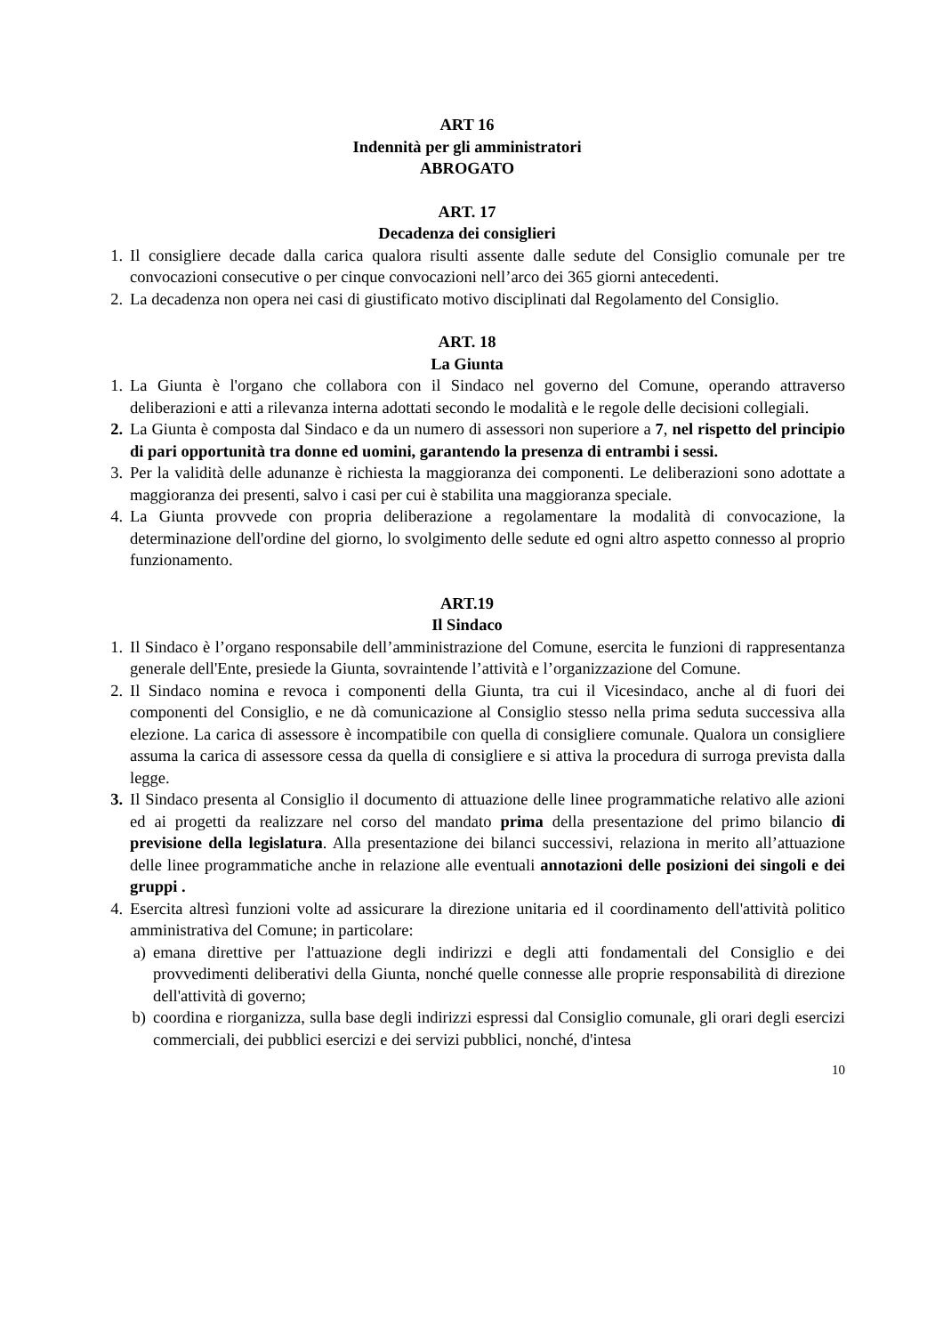ART 16
Indennità per gli amministratori
ABROGATO
ART. 17
Decadenza dei consiglieri
1. Il consigliere decade dalla carica qualora risulti assente dalle sedute del Consiglio comunale per tre convocazioni consecutive o per cinque convocazioni nell’arco dei 365 giorni antecedenti.
2. La decadenza non opera nei casi di giustificato motivo disciplinati dal Regolamento del Consiglio.
ART. 18
La Giunta
1. La Giunta è l'organo che collabora con il Sindaco nel governo del Comune, operando attraverso deliberazioni e atti a rilevanza interna adottati secondo le modalità e le regole delle decisioni collegiali.
2. La Giunta è composta dal Sindaco e da un numero di assessori non superiore a 7, nel rispetto del principio di pari opportunità tra donne ed uomini, garantendo la presenza di entrambi i sessi.
3. Per la validità delle adunanze è richiesta la maggioranza dei componenti. Le deliberazioni sono adottate a maggioranza dei presenti, salvo i casi per cui è stabilita una maggioranza speciale.
4. La Giunta provvede con propria deliberazione a regolamentare la modalità di convocazione, la determinazione dell'ordine del giorno, lo svolgimento delle sedute ed ogni altro aspetto connesso al proprio funzionamento.
ART.19
Il Sindaco
1. Il Sindaco è l’organo responsabile dell’amministrazione del Comune, esercita le funzioni di rappresentanza generale dell'Ente, presiede la Giunta, sovraintende l’attività e l’organizzazione del Comune.
2. Il Sindaco nomina e revoca i componenti della Giunta, tra cui il Vicesindaco, anche al di fuori dei componenti del Consiglio, e ne dà comunicazione al Consiglio stesso nella prima seduta successiva alla elezione. La carica di assessore è incompatibile con quella di consigliere comunale. Qualora un consigliere assuma la carica di assessore cessa da quella di consigliere e si attiva la procedura di surroga prevista dalla legge.
3. Il Sindaco presenta al Consiglio il documento di attuazione delle linee programmatiche relativo alle azioni ed ai progetti da realizzare nel corso del mandato prima della presentazione del primo bilancio di previsione della legislatura. Alla presentazione dei bilanci successivi, relaziona in merito all’attuazione delle linee programmatiche anche in relazione alle eventuali annotazioni delle posizioni dei singoli e dei gruppi .
4. Esercita altresì funzioni volte ad assicurare la direzione unitaria ed il coordinamento dell'attività politico amministrativa del Comune; in particolare:
a) emana direttive per l'attuazione degli indirizzi e degli atti fondamentali del Consiglio e dei provvedimenti deliberativi della Giunta, nonché quelle connesse alle proprie responsabilità di direzione dell'attività di governo;
b) coordina e riorganizza, sulla base degli indirizzi espressi dal Consiglio comunale, gli orari degli esercizi commerciali, dei pubblici esercizi e dei servizi pubblici, nonché, d'intesa
10